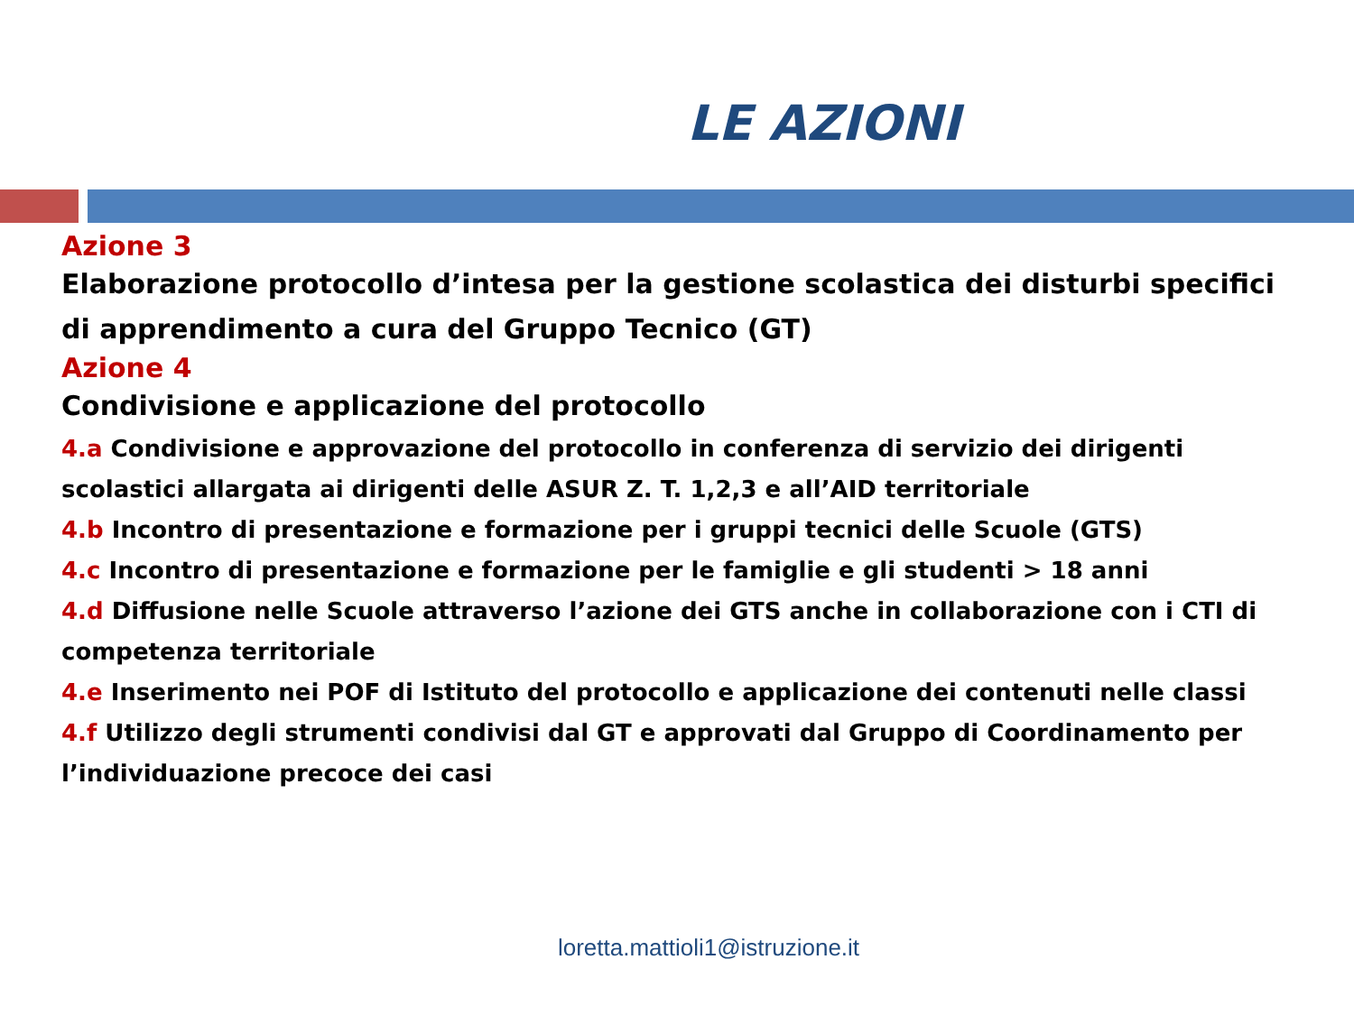LE AZIONI
Azione 3
Elaborazione protocollo d’intesa per la gestione scolastica dei disturbi specifici di apprendimento a cura del Gruppo Tecnico (GT)
Azione 4
Condivisione e applicazione del protocollo
4.a Condivisione e approvazione del protocollo in conferenza di servizio dei dirigenti scolastici allargata ai dirigenti delle ASUR Z. T. 1,2,3 e all’AID territoriale
4.b Incontro di presentazione e formazione per i gruppi tecnici delle Scuole (GTS)
4.c Incontro di presentazione e formazione per le famiglie e gli studenti > 18 anni
4.d Diffusione nelle Scuole attraverso l’azione dei GTS anche in collaborazione con i CTI di competenza territoriale
4.e Inserimento nei POF di Istituto del protocollo e applicazione dei contenuti nelle classi
4.f Utilizzo degli strumenti condivisi dal GT e approvati dal Gruppo di Coordinamento per l’individuazione precoce dei casi
loretta.mattioli1@istruzione.it